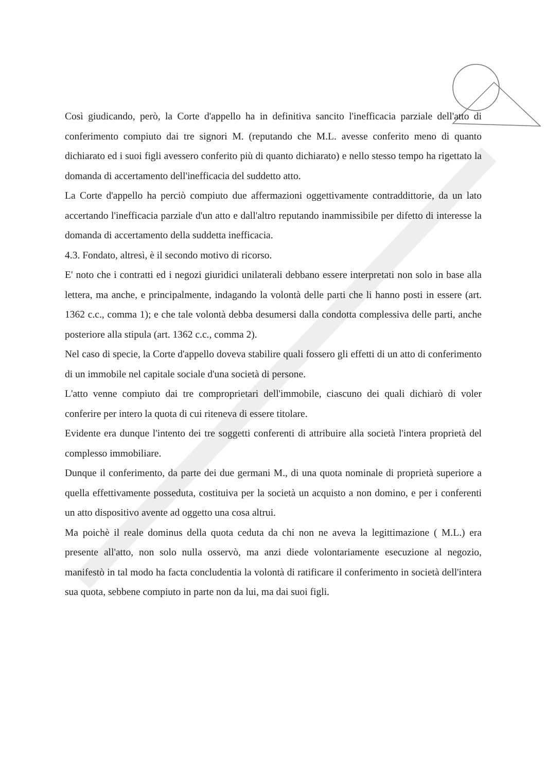Così giudicando, però, la Corte d'appello ha in definitiva sancito l'inefficacia parziale dell'atto di conferimento compiuto dai tre signori M. (reputando che M.L. avesse conferito meno di quanto dichiarato ed i suoi figli avessero conferito più di quanto dichiarato) e nello stesso tempo ha rigettato la domanda di accertamento dell'inefficacia del suddetto atto.
La Corte d'appello ha perciò compiuto due affermazioni oggettivamente contraddittorie, da un lato accertando l'inefficacia parziale d'un atto e dall'altro reputando inammissibile per difetto di interesse la domanda di accertamento della suddetta inefficacia.
4.3. Fondato, altresì, è il secondo motivo di ricorso.
E' noto che i contratti ed i negozi giuridici unilaterali debbano essere interpretati non solo in base alla lettera, ma anche, e principalmente, indagando la volontà delle parti che li hanno posti in essere (art. 1362 c.c., comma 1); e che tale volontà debba desumersi dalla condotta complessiva delle parti, anche posteriore alla stipula (art. 1362 c.c., comma 2).
Nel caso di specie, la Corte d'appello doveva stabilire quali fossero gli effetti di un atto di conferimento di un immobile nel capitale sociale d'una società di persone.
L'atto venne compiuto dai tre comproprietari dell'immobile, ciascuno dei quali dichiarò di voler conferire per intero la quota di cui riteneva di essere titolare.
Evidente era dunque l'intento dei tre soggetti conferenti di attribuire alla società l'intera proprietà del complesso immobiliare.
Dunque il conferimento, da parte dei due germani M., di una quota nominale di proprietà superiore a quella effettivamente posseduta, costituiva per la società un acquisto a non domino, e per i conferenti un atto dispositivo avente ad oggetto una cosa altrui.
Ma poichè il reale dominus della quota ceduta da chi non ne aveva la legittimazione ( M.L.) era presente all'atto, non solo nulla osservò, ma anzi diede volontariamente esecuzione al negozio, manifestò in tal modo ha facta concludentia la volontà di ratificare il conferimento in società dell'intera sua quota, sebbene compiuto in parte non da lui, ma dai suoi figli.